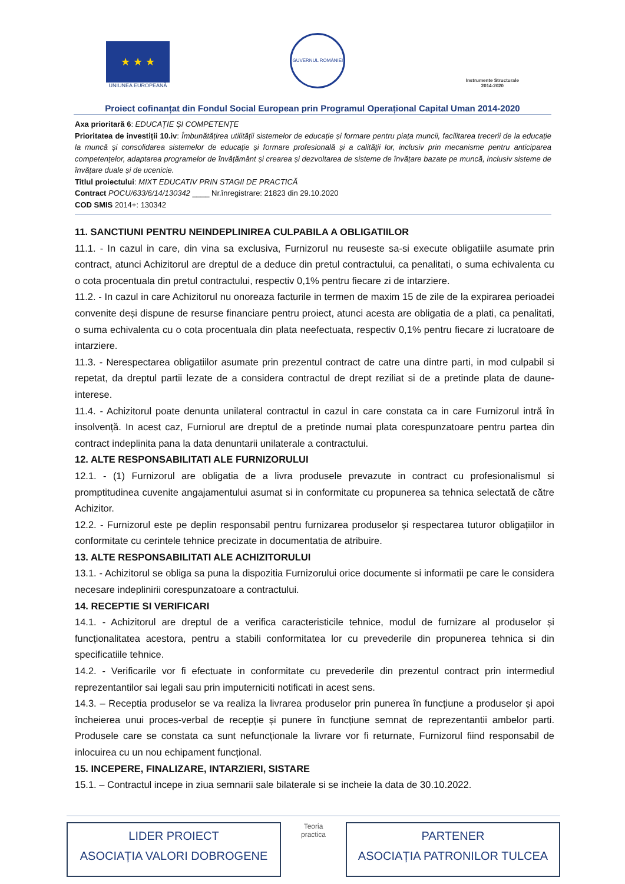★ ★ ★
UNIUNEA EUROPEANĂ
GUVERNUL ROMÂNIEI
Instrumente Structurale
2014-2020
Proiect cofinanțat din Fondul Social European prin Programul Operațional Capital Uman 2014-2020
Axa prioritară 6: EDUCAȚIE ȘI COMPETENȚE
Prioritatea de investiții 10.iv: Îmbunătățirea utilității sistemelor de educație și formare pentru piața muncii, facilitarea trecerii de la educație la muncă și consolidarea sistemelor de educație și formare profesională și a calității lor, inclusiv prin mecanisme pentru anticiparea competențelor, adaptarea programelor de învățământ și crearea și dezvoltarea de sisteme de învățare bazate pe muncă, inclusiv sisteme de învățare duale și de ucenicie.
Titlul proiectului: MIXT EDUCATIV PRIN STAGII DE PRACTICĂ
Contract POCU/633/6/14/130342 ____ Nr.înregistrare: 21823 din 29.10.2020
COD SMIS 2014+: 130342
11. SANCTIUNI PENTRU NEINDEPLINIREA CULPABILA A OBLIGATIILOR
11.1. - In cazul in care, din vina sa exclusiva, Furnizorul nu reuseste sa-si execute obligatiile asumate prin contract, atunci Achizitorul are dreptul de a deduce din pretul contractului, ca penalitati, o suma echivalenta cu o cota procentuala din pretul contractului, respectiv 0,1% pentru fiecare zi de intarziere.
11.2. - In cazul in care Achizitorul nu onoreaza facturile in termen de maxim 15 de zile de la expirarea perioadei convenite deși dispune de resurse financiare pentru proiect, atunci acesta are obligatia de a plati, ca penalitati, o suma echivalenta cu o cota procentuala din plata neefectuata, respectiv 0,1% pentru fiecare zi lucratoare de intarziere.
11.3. - Nerespectarea obligatiilor asumate prin prezentul contract de catre una dintre parti, in mod culpabil si repetat, da dreptul partii lezate de a considera contractul de drept reziliat si de a pretinde plata de daune-interese.
11.4. - Achizitorul poate denunta unilateral contractul in cazul in care constata ca in care Furnizorul intră în insolvență. In acest caz, Furniorul are dreptul de a pretinde numai plata corespunzatoare pentru partea din contract indeplinita pana la data denuntarii unilaterale a contractului.
12. ALTE RESPONSABILITATI ALE FURNIZORULUI
12.1. - (1) Furnizorul are obligatia de a livra produsele prevazute in contract cu profesionalismul si promptitudinea cuvenite angajamentului asumat si in conformitate cu propunerea sa tehnica selectată de către Achizitor.
12.2. - Furnizorul este pe deplin responsabil pentru furnizarea produselor și respectarea tuturor obligațiilor in conformitate cu cerintele tehnice precizate in documentatia de atribuire.
13. ALTE RESPONSABILITATI ALE ACHIZITORULUI
13.1. - Achizitorul se obliga sa puna la dispozitia Furnizorului orice documente si informatii pe care le considera necesare indeplinirii corespunzatoare a contractului.
14. RECEPTIE SI VERIFICARI
14.1. - Achizitorul are dreptul de a verifica caracteristicile tehnice, modul de furnizare al produselor și funcționalitatea acestora, pentru a stabili conformitatea lor cu prevederile din propunerea tehnica si din specificatiile tehnice.
14.2. - Verificarile vor fi efectuate in conformitate cu prevederile din prezentul contract prin intermediul reprezentantilor sai legali sau prin imputerniciti notificati in acest sens.
14.3. – Receptia produselor se va realiza la livrarea produselor prin punerea în funcțiune a produselor și apoi încheierea unui proces-verbal de recepție și punere în funcțiune semnat de reprezentantii ambelor parti. Produsele care se constata ca sunt nefuncționale la livrare vor fi returnate, Furnizorul fiind responsabil de inlocuirea cu un nou echipament funcțional.
15. INCEPERE, FINALIZARE, INTARZIERI, SISTARE
15.1. – Contractul incepe in ziua semnarii sale bilaterale si se incheie la data de 30.10.2022.
LIDER PROIECT
ASOCIAȚIA VALORI DOBROGENE
Teoria practica
PARTENER
ASOCIAȚIA PATRONILOR TULCEA